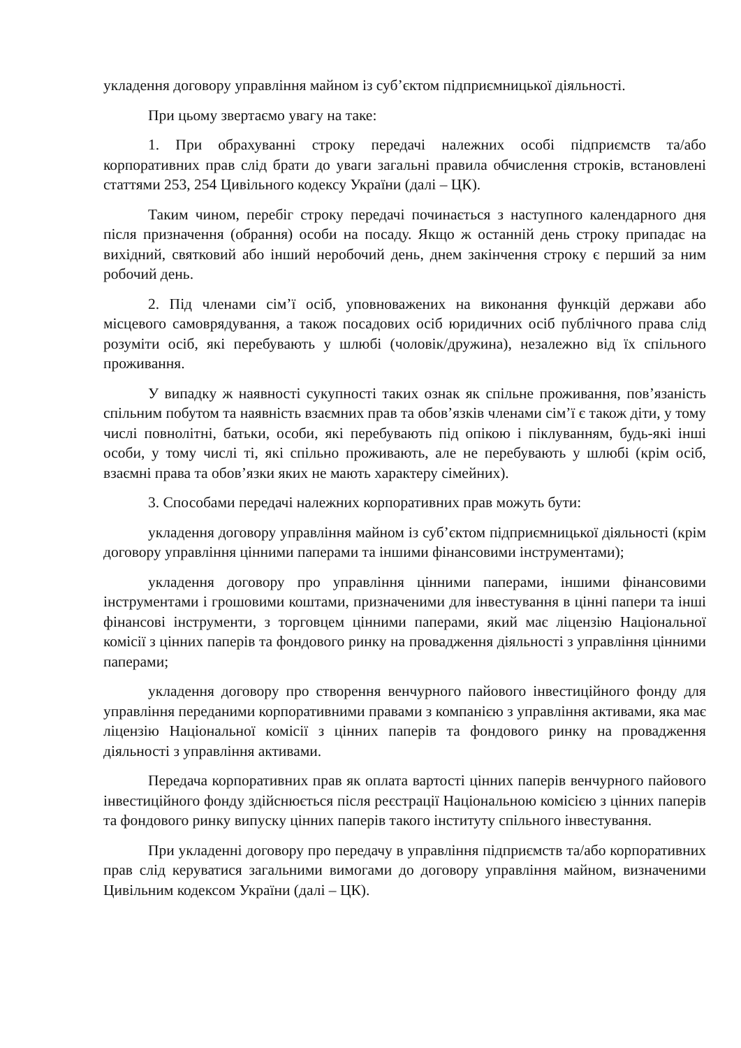укладення договору управління майном із суб’єктом підприємницької діяльності.
При цьому звертаємо увагу на таке:
1. При обрахуванні строку передачі належних особі підприємств та/або корпоративних прав слід брати до уваги загальні правила обчислення строків, встановлені статтями 253, 254 Цивільного кодексу України (далі – ЦК).
Таким чином, перебіг строку передачі починається з наступного календарного дня після призначення (обрання) особи на посаду. Якщо ж останній день строку припадає на вихідний, святковий або інший неробочий день, днем закінчення строку є перший за ним робочий день.
2. Під членами сім’ї осіб, уповноважених на виконання функцій держави або місцевого самоврядування, а також посадових осіб юридичних осіб публічного права слід розуміти осіб, які перебувають у шлюбі (чоловік/дружина), незалежно від їх спільного проживання.
У випадку ж наявності сукупності таких ознак як спільне проживання, пов’язаність спільним побутом та наявність взаємних прав та обов’язків членами сім’ї є також діти, у тому числі повнолітні, батьки, особи, які перебувають під опікою і піклуванням, будь-які інші особи, у тому числі ті, які спільно проживають, але не перебувають у шлюбі (крім осіб, взаємні права та обов’язки яких не мають характеру сімейних).
3. Способами передачі належних корпоративних прав можуть бути:
укладення договору управління майном із суб’єктом підприємницької діяльності (крім договору управління цінними паперами та іншими фінансовими інструментами);
укладення договору про управління цінними паперами, іншими фінансовими інструментами і грошовими коштами, призначеними для інвестування в цінні папери та інші фінансові інструменти, з торговцем цінними паперами, який має ліцензію Національної комісії з цінних паперів та фондового ринку на провадження діяльності з управління цінними паперами;
укладення договору про створення венчурного пайового інвестиційного фонду для управління переданими корпоративними правами з компанією з управління активами, яка має ліцензію Національної комісії з цінних паперів та фондового ринку на провадження діяльності з управління активами.
Передача корпоративних прав як оплата вартості цінних паперів венчурного пайового інвестиційного фонду здійснюється після реєстрації Національною комісією з цінних паперів та фондового ринку випуску цінних паперів такого інституту спільного інвестування.
При укладенні договору про передачу в управління підприємств та/або корпоративних прав слід керуватися загальними вимогами до договору управління майном, визначеними Цивільним кодексом України (далі – ЦК).